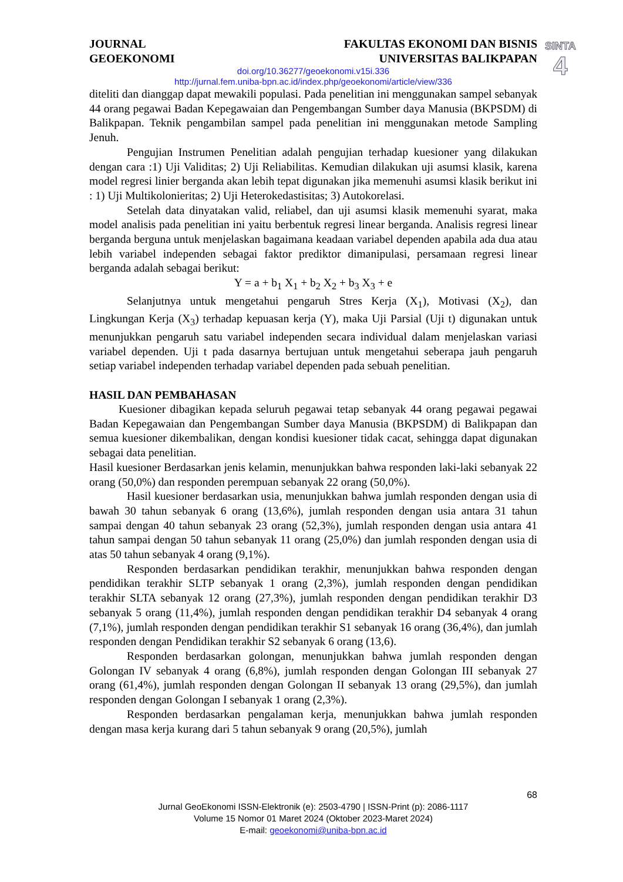SINTA
4
JOURNAL
GEOEKONOMI
FAKULTAS EKONOMI DAN BISNIS
UNIVERSITAS BALIKPAPAN
doi.org/10.36277/geoekonomi.v15i.336
http://jurnal.fem.uniba-bpn.ac.id/index.php/geoekonomi/article/view/336
diteliti dan dianggap dapat mewakili populasi. Pada penelitian ini menggunakan sampel sebanyak 44 orang pegawai Badan Kepegawaian dan Pengembangan Sumber daya Manusia (BKPSDM) di Balikpapan. Teknik pengambilan sampel pada penelitian ini menggunakan metode Sampling Jenuh.
Pengujian Instrumen Penelitian adalah pengujian terhadap kuesioner yang dilakukan dengan cara :1) Uji Validitas; 2) Uji Reliabilitas. Kemudian dilakukan uji asumsi klasik, karena model regresi linier berganda akan lebih tepat digunakan jika memenuhi asumsi klasik berikut ini : 1) Uji Multikolonieritas; 2) Uji Heterokedastisitas; 3) Autokorelasi.
Setelah data dinyatakan valid, reliabel, dan uji asumsi klasik memenuhi syarat, maka model analisis pada penelitian ini yaitu berbentuk regresi linear berganda. Analisis regresi linear berganda berguna untuk menjelaskan bagaimana keadaan variabel dependen apabila ada dua atau lebih variabel independen sebagai faktor prediktor dimanipulasi, persamaan regresi linear berganda adalah sebagai berikut:
Y = a + b<sub>1</sub> X<sub>1</sub> + b<sub>2</sub> X<sub>2</sub> + b<sub>3</sub> X<sub>3</sub> + e
Selanjutnya untuk mengetahui pengaruh Stres Kerja (X<sub>1</sub>), Motivasi (X<sub>2</sub>), dan Lingkungan Kerja (X<sub>3</sub>) terhadap kepuasan kerja (Y), maka Uji Parsial (Uji t) digunakan untuk menunjukkan pengaruh satu variabel independen secara individual dalam menjelaskan variasi variabel dependen. Uji t pada dasarnya bertujuan untuk mengetahui seberapa jauh pengaruh setiap variabel independen terhadap variabel dependen pada sebuah penelitian.
HASIL DAN PEMBAHASAN
Kuesioner dibagikan kepada seluruh pegawai tetap sebanyak 44 orang pegawai pegawai Badan Kepegawaian dan Pengembangan Sumber daya Manusia (BKPSDM) di Balikpapan dan semua kuesioner dikembalikan, dengan kondisi kuesioner tidak cacat, sehingga dapat digunakan sebagai data penelitian.
Hasil kuesioner Berdasarkan jenis kelamin, menunjukkan bahwa responden laki-laki sebanyak 22 orang (50,0%) dan responden perempuan sebanyak 22 orang (50,0%).
Hasil kuesioner berdasarkan usia, menunjukkan bahwa jumlah responden dengan usia di bawah 30 tahun sebanyak 6 orang (13,6%), jumlah responden dengan usia antara 31 tahun sampai dengan 40 tahun sebanyak 23 orang (52,3%), jumlah responden dengan usia antara 41 tahun sampai dengan 50 tahun sebanyak 11 orang (25,0%) dan jumlah responden dengan usia di atas 50 tahun sebanyak 4 orang (9,1%).
Responden berdasarkan pendidikan terakhir, menunjukkan bahwa responden dengan pendidikan terakhir SLTP sebanyak 1 orang (2,3%), jumlah responden dengan pendidikan terakhir SLTA sebanyak 12 orang (27,3%), jumlah responden dengan pendidikan terakhir D3 sebanyak 5 orang (11,4%), jumlah responden dengan pendidikan terakhir D4 sebanyak 4 orang (7,1%), jumlah responden dengan pendidikan terakhir S1 sebanyak 16 orang (36,4%), dan jumlah responden dengan Pendidikan terakhir S2 sebanyak 6 orang (13,6).
Responden berdasarkan golongan, menunjukkan bahwa jumlah responden dengan Golongan IV sebanyak 4 orang (6,8%), jumlah responden dengan Golongan III sebanyak 27 orang (61,4%), jumlah responden dengan Golongan II sebanyak 13 orang (29,5%), dan jumlah responden dengan Golongan I sebanyak 1 orang (2,3%).
Responden berdasarkan pengalaman kerja, menunjukkan bahwa jumlah responden dengan masa kerja kurang dari 5 tahun sebanyak 9 orang (20,5%), jumlah
68
Jurnal GeoEkonomi ISSN-Elektronik (e): 2503-4790 | ISSN-Print (p): 2086-1117
Volume 15 Nomor 01 Maret 2024 (Oktober 2023-Maret 2024)
E-mail: geoekonomi@uniba-bpn.ac.id